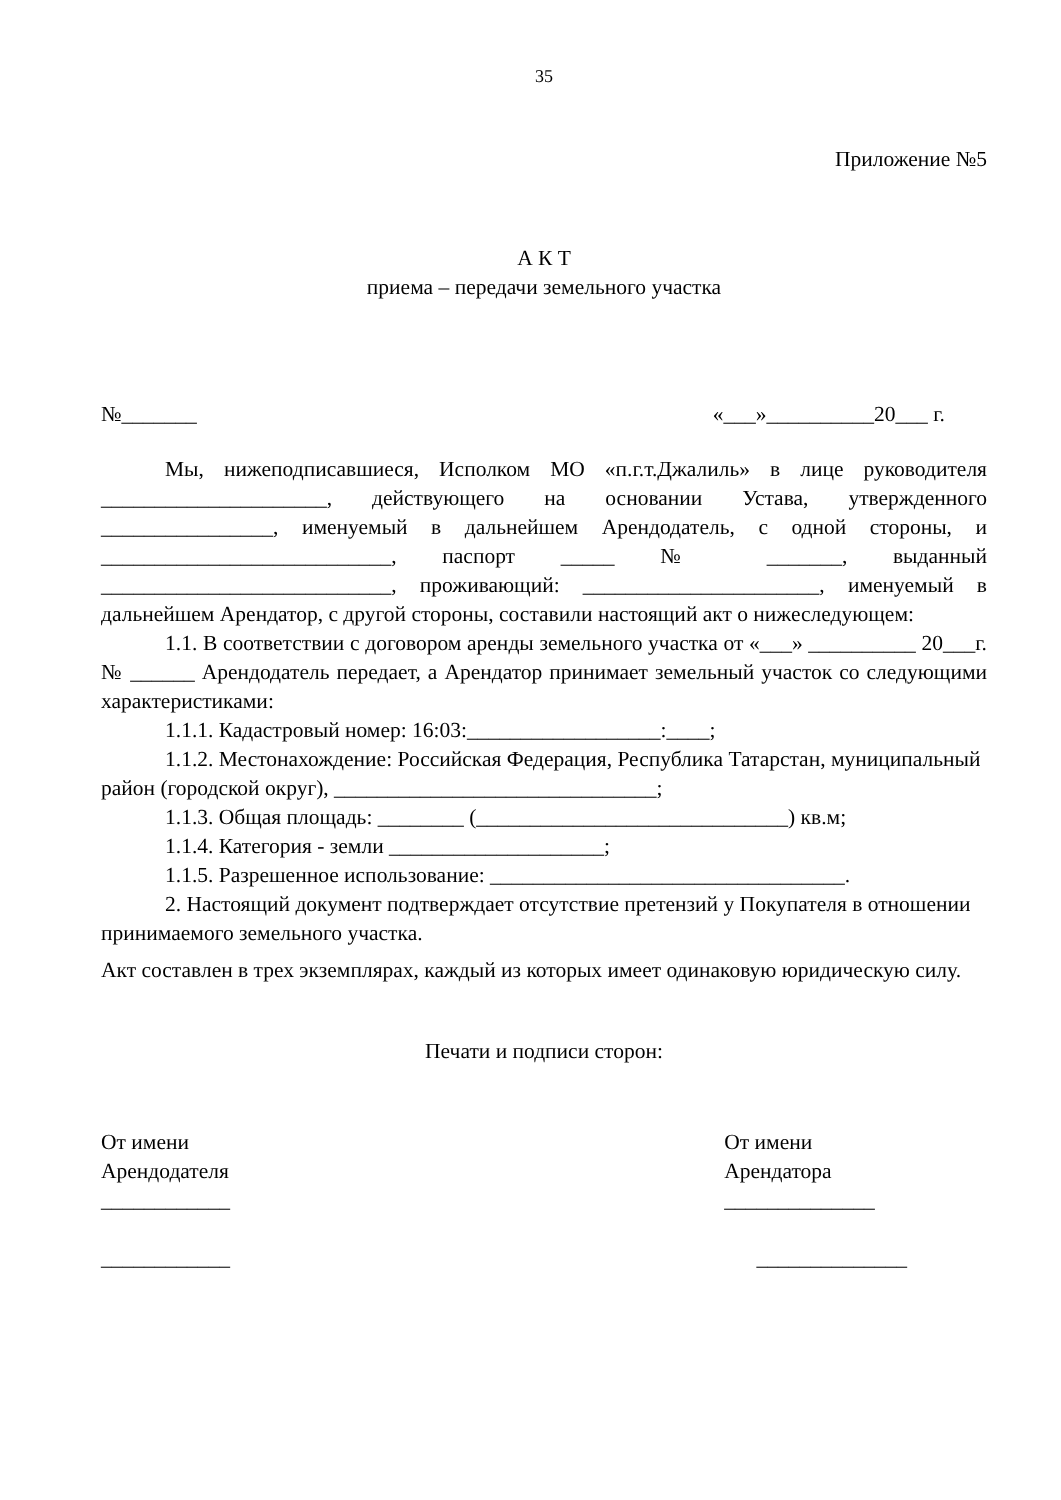35
Приложение №5
А К Т
приема – передачи земельного участка
№_______ «___»__________20___ г.
Мы, нижеподписавшиеся, Исполком МО «п.г.т.Джалиль» в лице руководителя _____________________, действующего на основании Устава, утвержденного ________________, именуемый в дальнейшем Арендодатель, с одной стороны, и ___________________________, паспорт _____ № _______, выданный ___________________________, проживающий: ______________________, именуемый в дальнейшем Арендатор, с другой стороны, составили настоящий акт о нижеследующем:
1.1. В соответствии с договором аренды земельного участка от «___» __________ 20___г. № ______ Арендодатель передает, а Арендатор принимает земельный участок со следующими характеристиками:
1.1.1. Кадастровый номер: 16:03:__________________:____;
1.1.2. Местонахождение: Российская Федерация, Республика Татарстан, муниципальный район (городской округ), ______________________________;
1.1.3. Общая площадь: ________ (_____________________________) кв.м;
1.1.4. Категория - земли ____________________;
1.1.5. Разрешенное использование: _________________________________.
2. Настоящий документ подтверждает отсутствие претензий у Покупателя в отношении принимаемого земельного участка.
Акт составлен в трех экземплярах, каждый из которых имеет одинаковую юридическую силу.
Печати и подписи сторон:
От имени
Арендодателя
____________
____________
От имени
Арендатора
______________
______________